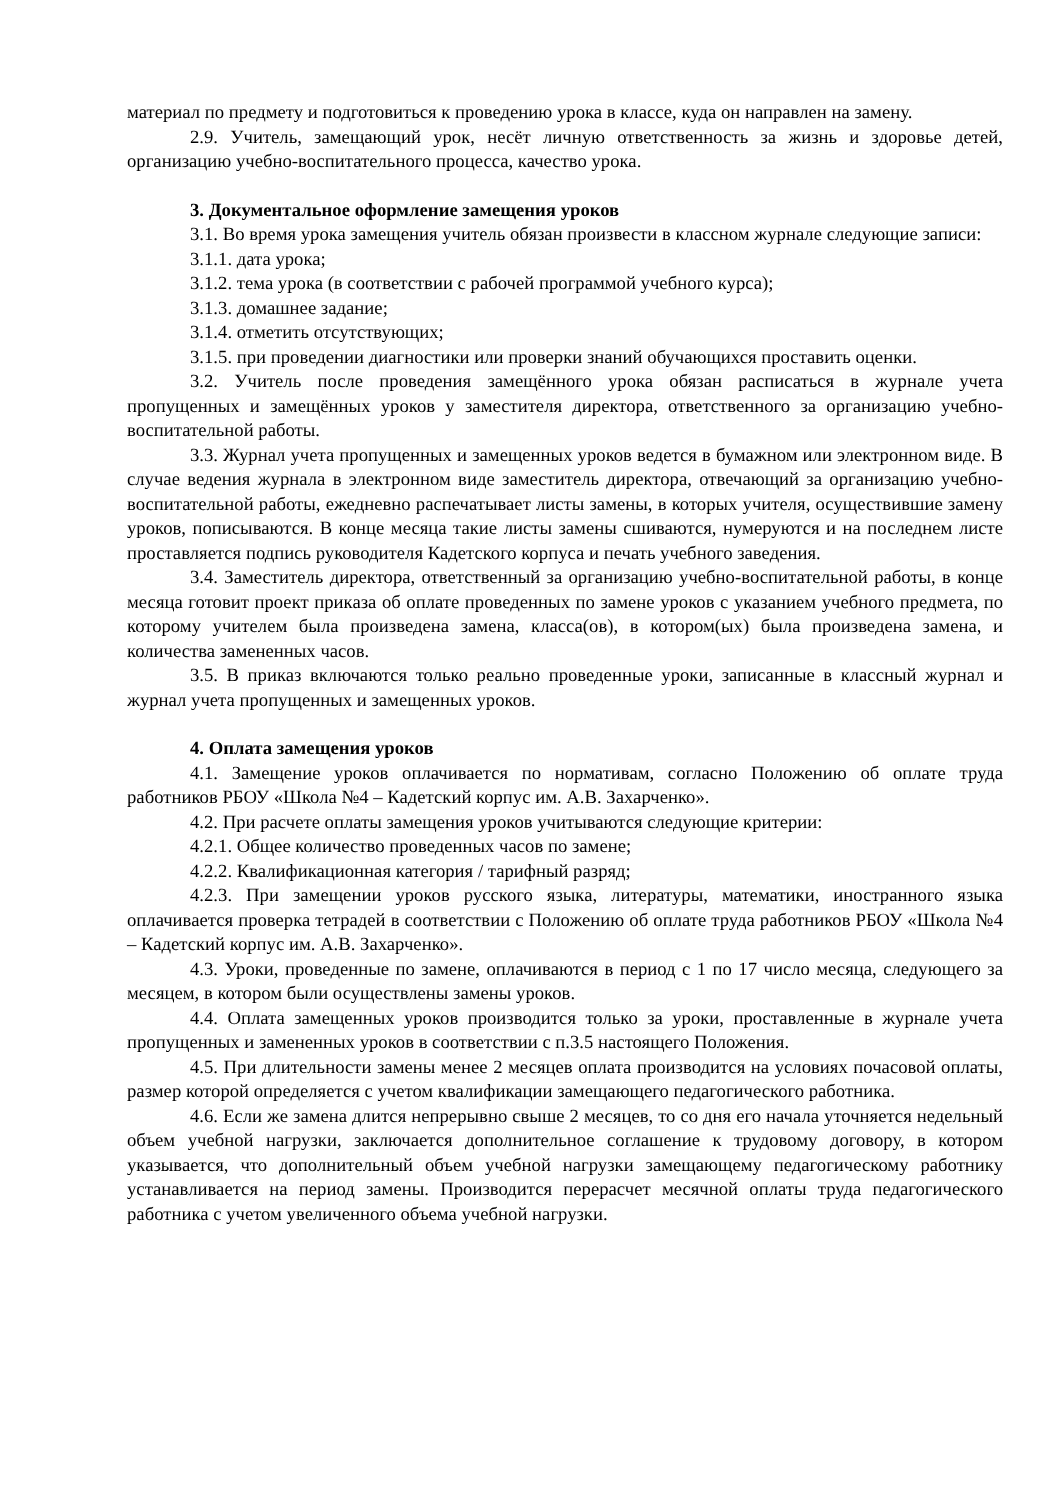материал по предмету и подготовиться к проведению урока в классе, куда он направлен на замену.
2.9. Учитель, замещающий урок, несёт личную ответственность за жизнь и здоровье детей, организацию учебно-воспитательного процесса, качество урока.
3. Документальное оформление замещения уроков
3.1. Во время урока замещения учитель обязан произвести в классном журнале следующие записи:
3.1.1. дата урока;
3.1.2. тема урока (в соответствии с рабочей программой учебного курса);
3.1.3. домашнее задание;
3.1.4. отметить отсутствующих;
3.1.5. при проведении диагностики или проверки знаний обучающихся проставить оценки.
3.2. Учитель после проведения замещённого урока обязан расписаться в журнале учета пропущенных и замещённых уроков у заместителя директора, ответственного за организацию учебно-воспитательной работы.
3.3. Журнал учета пропущенных и замещенных уроков ведется в бумажном или электронном виде. В случае ведения журнала в электронном виде заместитель директора, отвечающий за организацию учебно-воспитательной работы, ежедневно распечатывает листы замены, в которых учителя, осуществившие замену уроков, пописываются. В конце месяца такие листы замены сшиваются, нумеруются и на последнем листе проставляется подпись руководителя Кадетского корпуса и печать учебного заведения.
3.4. Заместитель директора, ответственный за организацию учебно-воспитательной работы, в конце месяца готовит проект приказа об оплате проведенных по замене уроков с указанием учебного предмета, по которому учителем была произведена замена, класса(ов), в котором(ых) была произведена замена, и количества замененных часов.
3.5. В приказ включаются только реально проведенные уроки, записанные в классный журнал и журнал учета пропущенных и замещенных уроков.
4. Оплата замещения уроков
4.1. Замещение уроков оплачивается по нормативам, согласно Положению об оплате труда работников РБОУ «Школа №4 – Кадетский корпус им. А.В. Захарченко».
4.2. При расчете оплаты замещения уроков учитываются следующие критерии:
4.2.1. Общее количество проведенных часов по замене;
4.2.2. Квалификационная категория / тарифный разряд;
4.2.3. При замещении уроков русского языка, литературы, математики, иностранного языка оплачивается проверка тетрадей в соответствии с Положению об оплате труда работников РБОУ «Школа №4 – Кадетский корпус им. А.В. Захарченко».
4.3. Уроки, проведенные по замене, оплачиваются в период с 1 по 17 число месяца, следующего за месяцем, в котором были осуществлены замены уроков.
4.4. Оплата замещенных уроков производится только за уроки, проставленные в журнале учета пропущенных и замененных уроков в соответствии с п.3.5 настоящего Положения.
4.5. При длительности замены менее 2 месяцев оплата производится на условиях почасовой оплаты, размер которой определяется с учетом квалификации замещающего педагогического работника.
4.6. Если же замена длится непрерывно свыше 2 месяцев, то со дня его начала уточняется недельный объем учебной нагрузки, заключается дополнительное соглашение к трудовому договору, в котором указывается, что дополнительный объем учебной нагрузки замещающему педагогическому работнику устанавливается на период замены. Производится перерасчет месячной оплаты труда педагогического работника с учетом увеличенного объема учебной нагрузки.